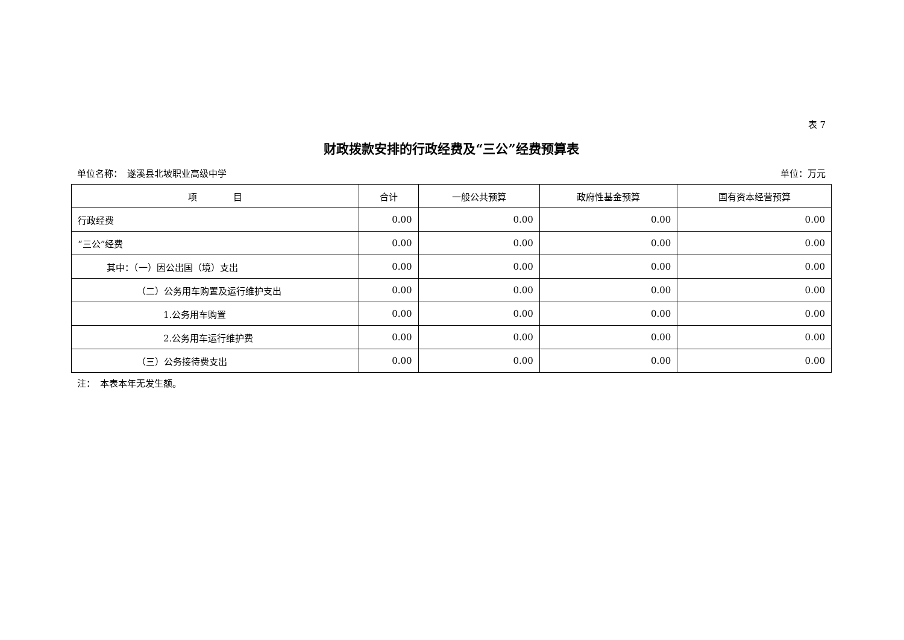表 7
财政拨款安排的行政经费及“三公”经费预算表
单位名称：　遂溪县北坡职业高级中学 单位：万元
| 项 目 | 合计 | 一般公共预算 | 政府性基金预算 | 国有资本经营预算 |
| --- | --- | --- | --- | --- |
| 行政经费 | 0.00 | 0.00 | 0.00 | 0.00 |
| “三公”经费 | 0.00 | 0.00 | 0.00 | 0.00 |
| 其中：（一）因公出国（境）支出 | 0.00 | 0.00 | 0.00 | 0.00 |
| （二）公务用车购置及运行维护支出 | 0.00 | 0.00 | 0.00 | 0.00 |
| 1.公务用车购置 | 0.00 | 0.00 | 0.00 | 0.00 |
| 2.公务用车运行维护费 | 0.00 | 0.00 | 0.00 | 0.00 |
| （三）公务接待费支出 | 0.00 | 0.00 | 0.00 | 0.00 |
注：　本表本年无发生额。